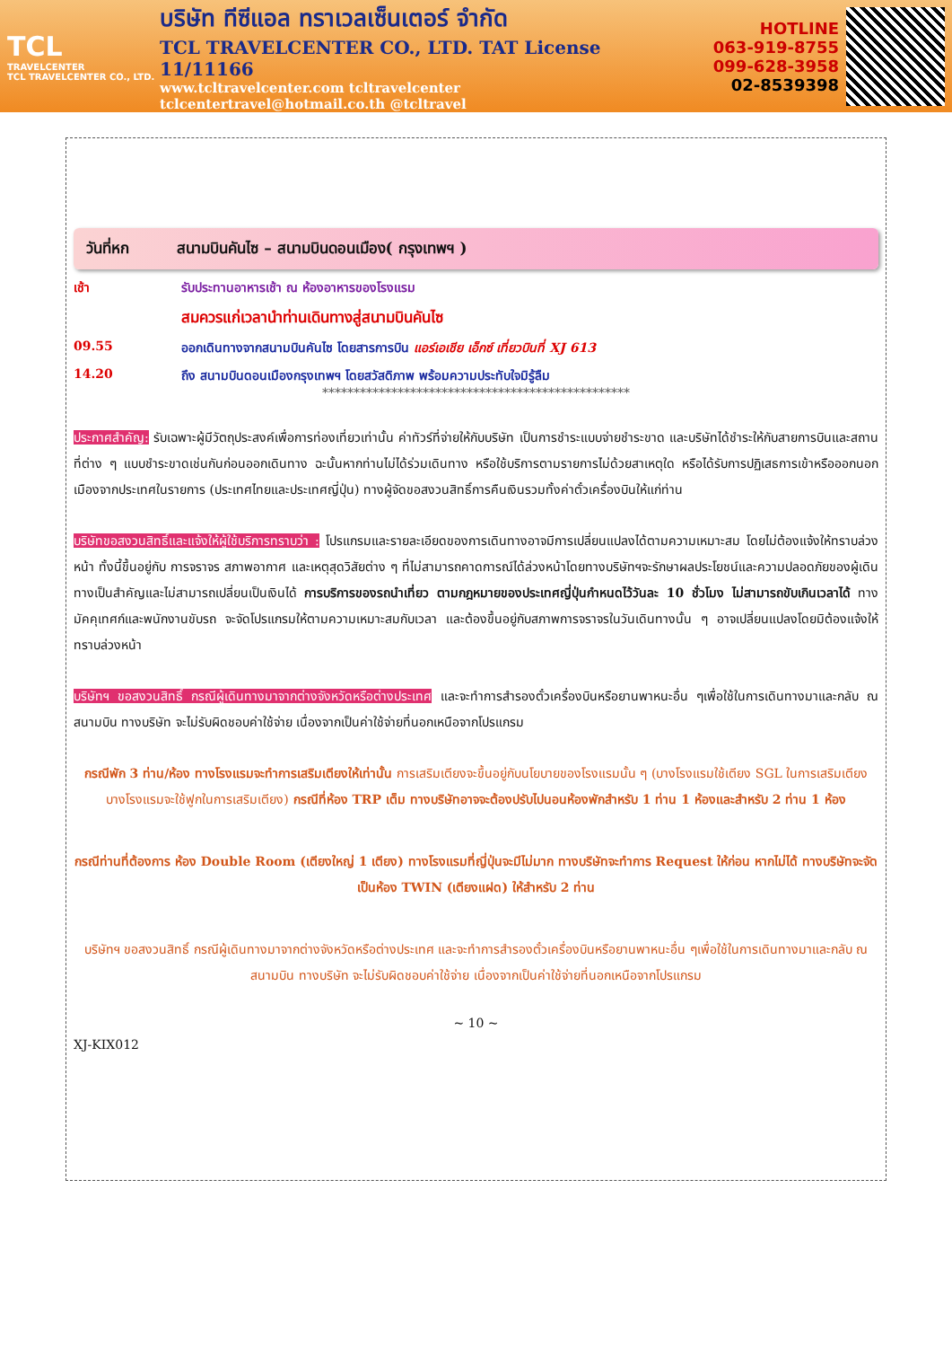TCL
TRAVELCENTER
TCL TRAVELCENTER CO., LTD.
บริษัท ทีซีแอล ทราเวลเซ็นเตอร์ จำกัด
TCL TRAVELCENTER CO., LTD. TAT License 11/11166
www.tcltravelcenter.com tcltravelcenter
tclcentertravel@hotmail.co.th @tcltravel
HOTLINE
063-919-8755
099-628-3958
02-8539398
วันที่หก สนามบินคันไซ – สนามบินดอนเมือง( กรุงเทพฯ )
เช้า รับประทานอาหารเช้า ณ ห้องอาหารของโรงแรม
สมควรแก่เวลานำท่านเดินทางสู่สนามบินคันไซ
09.55 ออกเดินทางจากสนามบินคันไซ โดยสารการบิน แอร์เอเชีย เอ็กซ์ เที่ยวบินที่ XJ 613
14.20 ถึง สนามบินดอนเมืองกรุงเทพฯ โดยสวัสดิภาพ พร้อมความประทับใจมิรู้ลืม
*************************************************
ประกาศสำคัญ: รับเฉพาะผู้มีวัตถุประสงค์เพื่อการท่องเที่ยวเท่านั้น ค่าทัวร์ที่จ่ายให้กับบริษัท เป็นการชำระแบบจ่ายชำระขาด และบริษัทได้ชำระให้กับสายการบินและสถานที่ต่าง ๆ แบบชำระขาดเช่นกันก่อนออกเดินทาง ฉะนั้นหากท่านไม่ได้ร่วมเดินทาง หรือใช้บริการตามรายการไม่ด้วยสาเหตุใด หรือได้รับการปฏิเสธการเข้าหรือออกนอกเมืองจากประเทศในรายการ (ประเทศไทยและประเทศญี่ปุ่น) ทางผู้จัดขอสงวนสิทธิ์การคืนเงินรวมทั้งค่าตั๋วเครื่องบินให้แก่ท่าน
บริษัทขอสงวนสิทธิ์และแจ้งให้ผู้ใช้บริการทราบว่า : โปรแกรมและรายละเอียดของการเดินทางอาจมีการเปลี่ยนแปลงได้ตามความเหมาะสม โดยไม่ต้องแจ้งให้ทราบล่วงหน้า ทั้งนี้ขึ้นอยู่กับ การจราจร สภาพอากาศ และเหตุสุดวิสัยต่าง ๆ ที่ไม่สามารถคาดการณ์ได้ล่วงหน้าโดยทางบริษัทฯจะรักษาผลประโยชน์และความปลอดภัยของผู้เดินทางเป็นสำคัญและไม่สามารถเปลี่ยนเป็นเงินได้ การบริการของรถนำเที่ยว ตามกฎหมายของประเทศญี่ปุ่นกำหนดไว้วันละ 10 ชั่วโมง ไม่สามารถขับเกินเวลาได้ ทางมัคคุเทศก์และพนักงานขับรถ จะจัดโปรแกรมให้ตามความเหมาะสมกับเวลา และต้องขึ้นอยู่กับสภาพการจราจรในวันเดินทางนั้น ๆ อาจเปลี่ยนแปลงโดยมิต้องแจ้งให้ทราบล่วงหน้า
บริษัทฯ ขอสงวนสิทธิ์ กรณีผู้เดินทางมาจากต่างจังหวัดหรือต่างประเทศ และจะทำการสำรองตั๋วเครื่องบินหรือยานพาหนะอื่น ๆเพื่อใช้ในการเดินทางมาและกลับ ณ สนามบิน ทางบริษัท จะไม่รับผิดชอบค่าใช้จ่าย เนื่องจากเป็นค่าใช้จ่ายที่นอกเหนือจากโปรแกรม
กรณีพัก 3 ท่าน/ห้อง ทางโรงแรมจะทำการเสริมเตียงให้เท่านั้น การเสริมเตียงจะขึ้นอยู่กับนโยบายของโรงแรมนั้น ๆ (บางโรงแรมใช้เตียง SGL ในการเสริมเตียง บางโรงแรมจะใช้ฟูกในการเสริมเตียง) กรณีที่ห้อง TRP เต็ม ทางบริษัทอาจจะต้องปรับไปนอนห้องพักสำหรับ 1 ท่าน 1 ห้องและสำหรับ 2 ท่าน 1 ห้อง
กรณีท่านที่ต้องการ ห้อง Double Room (เตียงใหญ่ 1 เตียง) ทางโรงแรมที่ญี่ปุ่นจะมีไม่มาก ทางบริษัทจะทำการ Request ให้ก่อน หากไม่ได้ ทางบริษัทจะจัดเป็นห้อง TWIN (เตียงแฝด) ให้สำหรับ 2 ท่าน
บริษัทฯ ขอสงวนสิทธิ์ กรณีผู้เดินทางมาจากต่างจังหวัดหรือต่างประเทศ และจะทำการสำรองตั๋วเครื่องบินหรือยานพาหนะอื่น ๆเพื่อใช้ในการเดินทางมาและกลับ ณ สนามบิน ทางบริษัท จะไม่รับผิดชอบค่าใช้จ่าย เนื่องจากเป็นค่าใช้จ่ายที่นอกเหนือจากโปรแกรม
~ 10 ~
XJ-KIX012